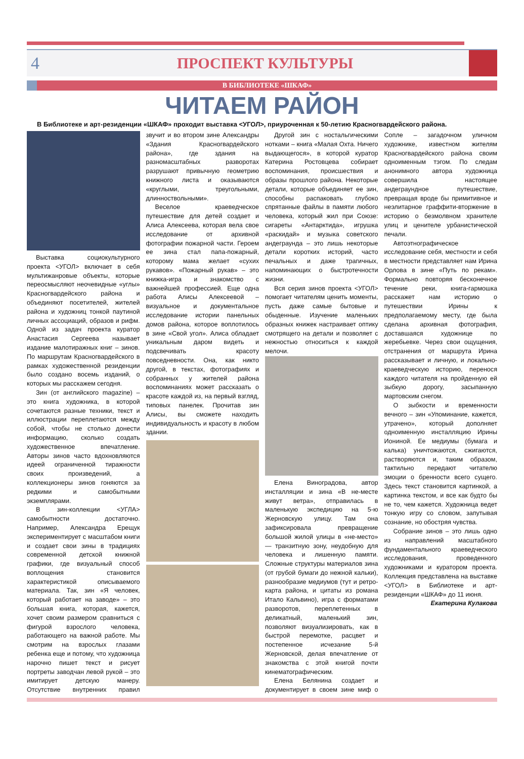4 ПРОСПЕКТ КУЛЬТУРЫ
В БИБЛИОТЕКЕ «ШКАФ»
ЧИТАЕМ РАЙОН
В Библиотеке и арт-резиденции «ШКАФ» проходит выставка <УГОЛ>, приуроченная к 50-летию Красногвардейского района.
Выставка социокультурного проекта <УГОЛ> включает в себя мультижанровые объекты, которые переосмысляют неочевидные «углы» Красногвардейского района и объединяют посетителей, жителей района и художниц тонкой паутиной личных ассоциаций, образов и рифм. Одной из задач проекта куратор Анастасия Сергеева называет издание малотиражных книг – зинов. По маршрутам Красногвардейского в рамках художественной резиденции было создано восемь изданий, о которых мы расскажем сегодня.
Зин (от английского magazine) – это книга художника, в которой сочетаются разные техники, текст и иллюстрации переплетаются между собой, чтобы не столько донести информацию, сколько создать художественное впечатление. Авторы зинов часто вдохновляются идеей ограниченной тиражности своих произведений, а коллекционеры зинов гоняются за редкими и самобытными экземплярами.
В зин-коллекции <УГЛА> самобытности достаточно. Например, Александра Ерещук экспериментирует с масштабом книги и создает свои зины в традициях современной детской книжной графики, где визуальный способ воплощения становится характеристикой описываемого материала. Так, зин «Я человек, который работает на заводе» – это большая книга, которая, кажется, хочет своим размером сравниться с фигурой взрослого человека, работающего на важной работе. Мы смотрим на взрослых глазами ребенка еще и потому, что художница нарочно пишет текст и рисует портреты заводчан левой рукой – это имитирует детскую манеру. Отсутствие внутренних правил звучит и во втором зине Александры «Здания Красногвардейского района», где здания на разномасштабных разворотах разрушают привычную геометрию книжного листа и оказываются «круглыми, треугольными, длинноствольными».
Веселое краеведческое путешествие для детей создает и Алиса Алексеева, которая вела свое исследование от архивной фотографии пожарной части. Героем ее зина стал папа-пожарный, которому мама желает «сухих рукавов». «Пожарный рукав» – это книжка-игра и знакомство с важнейшей профессией. Еще одна работа Алисы Алексеевой – визуальное и документальное исследование истории панельных домов района, которое воплотилось в зине «Свой угол». Алиса обладает уникальным даром видеть и подсвечивать красоту повседневности. Она, как никто другой, в текстах, фотографиях и собранных у жителей района воспоминаниях может рассказать о красоте каждой из, на первый взгляд, типовых панелек. Прочитав зин Алисы, вы сможете находить индивидуальность и красоту в любом здании.
Другой зин с ностальгическими нотками – книга «Малая Охта. Ничего выдающегося», в которой куратор Катерина Ростовцева собирает воспоминания, происшествия и образы прошлого района. Некоторые детали, которые объединяет ее зин, способны распаковать глубоко спрятанные файлы в памяти любого человека, который жил при Союзе: сигареты «Антарктида», игрушка «раскидай» и музыка советского андеграунда – это лишь некоторые детали коротких историй, часто печальных и даже трагичных, напоминающих о быстротечности жизни.
Вся серия зинов проекта <УГОЛ> помогает читателям ценить моменты, пусть даже самые бытовые и обыденные. Изучение маленьких образных книжек настраивает оптику смотрящего на детали и позволяет с нежностью относиться к каждой мелочи.
Елена Виноградова, автор инсталляции и зина «В не-месте живут ветра», отправилась в маленькую экспедицию на 5-ю Жерновскую улицу. Там она зафиксировала превращение большой жилой улицы в «не-место» — транзитную зону, неудобную для человека и лишенную памяти. Сложные структуры материалов зина (от грубой бумаги до нежной кальки), разнообразие медиумов (тут и ретро-карта района, и цитаты из романа Итало Кальвино), игра с форматами разворотов, переплетенных в деликатный, маленький зин, позволяют визуализировать, как в быстрой перемотке, расцвет и постепенное исчезание 5-й Жерновской, делая впечатление от знакомства с этой книгой почти кинематографическим.
Елена Белянина создает и документирует в своем зине миф о Сопле – загадочном уличном художнике, известном жителям Красногвардейского района своим одноименным тэгом. По следам анонимного автора художница совершила настоящее андеграундное путешествие, превращая вроде бы примитивное и неэлитарное граффити-вторжение в историю о безмолвном хранителе улиц и ценителе урбанистической печали.
Автоэтнографическое исследование себя, местности и себя в местности представляет нам Ирина Орлова в зине «Путь по рекам». Формально повторяя бесконечное течение реки, книга-гармошка расскажет нам историю о путешествии Ирины к предполагаемому месту, где была сделана архивная фотография, доставшаяся художнице по жеребьевке. Через свои ощущения, отстранения от маршрута Ирина рассказывает и личную, и локально-краеведческую историю, перенося каждого читателя на пройденную ей зыбкую дорогу, засыпанную мартовским снегом.
О зыбкости и временности вечного – зин «Упоминание, кажется, утрачено», который дополняет одноименную инсталляцию Ирины Иониной. Ее медиумы (бумага и калька) уничтожаются, сжигаются, растворяются и, таким образом, тактильно передают читателю эмоции о бренности всего сущего. Здесь текст становится картинкой, а картинка текстом, и все как будто бы не то, чем кажется. Художница ведет тонкую игру со словом, запутывая сознание, но обостряя чувства.
Собрание зинов – это лишь одно из направлений масштабного фундаментального краеведческого исследования, проведенного художниками и куратором проекта. Коллекция представлена на выставке <УГОЛ> в Библиотеке и арт-резиденции «ШКАФ» до 11 июня.
Екатерина Кулакова